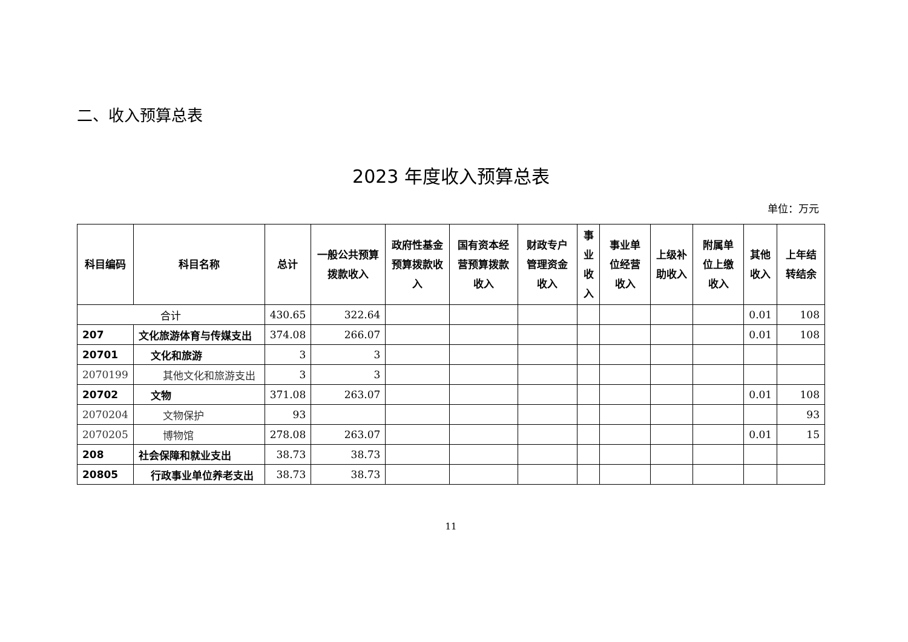二、收入预算总表
2023 年度收入预算总表
单位：万元
| 科目编码 | 科目名称 | 总计 | 一般公共预算拨款收入 | 政府性基金预算拨款收入 | 国有资本经营预算拨款收入 | 财政专户管理资金收入 | 事业收入 | 事业单位经营收入 | 上级补助收入 | 附属单位上缴收入 | 其他收入 | 上年结转结余 |
| --- | --- | --- | --- | --- | --- | --- | --- | --- | --- | --- | --- | --- |
| 合计 | | 430.65 | 322.64 | | | | | | | | 0.01 | 108 |
| 207 | 文化旅游体育与传媒支出 | 374.08 | 266.07 | | | | | | | | 0.01 | 108 |
| 20701 | 文化和旅游 | 3 | 3 | | | | | | | | | |
| 2070199 | 其他文化和旅游支出 | 3 | 3 | | | | | | | | | |
| 20702 | 文物 | 371.08 | 263.07 | | | | | | | | 0.01 | 108 |
| 2070204 | 文物保护 | 93 | | | | | | | | | | 93 |
| 2070205 | 博物馆 | 278.08 | 263.07 | | | | | | | | 0.01 | 15 |
| 208 | 社会保障和就业支出 | 38.73 | 38.73 | | | | | | | | | |
| 20805 | 行政事业单位养老支出 | 38.73 | 38.73 | | | | | | | | | |
11